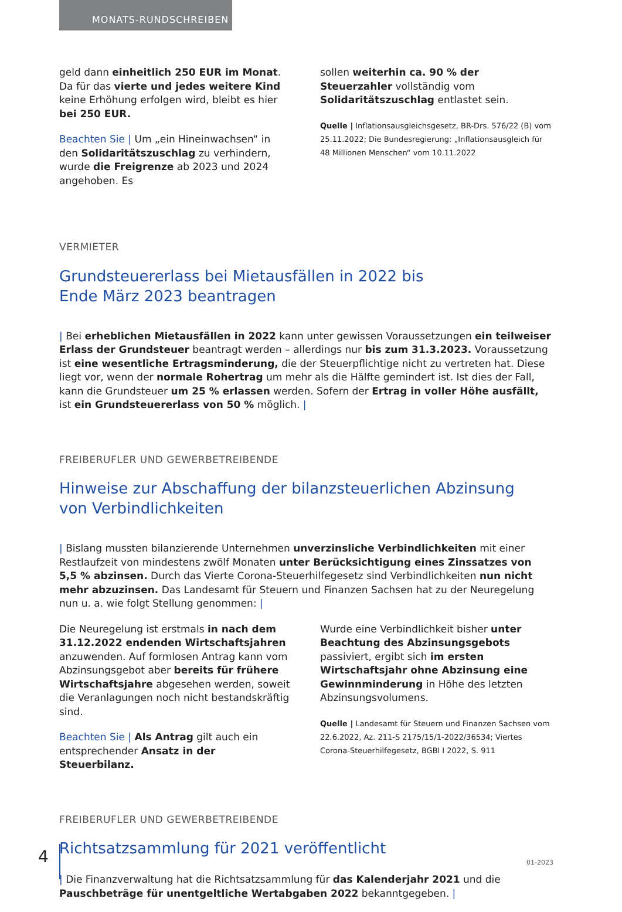MONATS-RUNDSCHREIBEN
geld dann einheitlich 250 EUR im Monat. Da für das vierte und jedes weitere Kind keine Erhöhung erfolgen wird, bleibt es hier bei 250 EUR.
Beachten Sie | Um „ein Hineinwachsen“ in den Solidaritätszuschlag zu verhindern, wurde die Freigrenze ab 2023 und 2024 angehoben. Es
sollen weiterhin ca. 90 % der Steuerzahler vollständig vom Solidaritätszuschlag entlastet sein.
Quelle | Inflationsausgleichsgesetz, BR-Drs. 576/22 (B) vom 25.11.2022; Die Bundesregierung: „Inflationsausgleich für 48 Millionen Menschen“ vom 10.11.2022
VERMIETER
Grundsteuererlass bei Mietausfällen in 2022 bis
Ende März 2023 beantragen
| Bei erheblichen Mietausfällen in 2022 kann unter gewissen Voraussetzungen ein teilweiser Erlass der Grundsteuer beantragt werden – allerdings nur bis zum 31.3.2023. Voraussetzung ist eine wesentliche Ertragsminderung, die der Steuerpflichtige nicht zu vertreten hat. Diese liegt vor, wenn der normale Rohertrag um mehr als die Hälfte gemindert ist. Ist dies der Fall, kann die Grundsteuer um 25 % erlassen werden. Sofern der Ertrag in voller Höhe ausfällt, ist ein Grundsteuererlass von 50 % möglich. |
FREIBERUFLER UND GEWERBETREIBENDE
Hinweise zur Abschaffung der bilanzsteuerlichen Abzinsung
von Verbindlichkeiten
| Bislang mussten bilanzierende Unternehmen unverzinsliche Verbindlichkeiten mit einer Restlaufzeit von mindestens zwölf Monaten unter Berücksichtigung eines Zinssatzes von 5,5 % abzinsen. Durch das Vierte Corona-Steuerhilfegesetz sind Verbindlichkeiten nun nicht mehr abzuzinsen. Das Landesamt für Steuern und Finanzen Sachsen hat zu der Neuregelung nun u. a. wie folgt Stellung genommen: |
Die Neuregelung ist erstmals in nach dem 31.12.2022 endenden Wirtschaftsjahren anzuwenden. Auf formlosen Antrag kann vom Abzinsungsgebot aber bereits für frühere Wirtschaftsjahre abgesehen werden, soweit die Veranlagungen noch nicht bestandskräftig sind.
Beachten Sie | Als Antrag gilt auch ein entsprechender Ansatz in der Steuerbilanz.
Wurde eine Verbindlichkeit bisher unter Beachtung des Abzinsungsgebots passiviert, ergibt sich im ersten Wirtschaftsjahr ohne Abzinsung eine Gewinnminderung in Höhe des letzten Abzinsungsvolumens.
Quelle | Landesamt für Steuern und Finanzen Sachsen vom 22.6.2022, Az. 211-S 2175/15/1-2022/36534; Viertes Corona-Steuerhilfegesetz, BGBl I 2022, S. 911
FREIBERUFLER UND GEWERBETREIBENDE
Richtsatzsammlung für 2021 veröffentlicht
| Die Finanzverwaltung hat die Richtsatzsammlung für das Kalenderjahr 2021 und die Pauschbeträge für unentgeltliche Wertabgaben 2022 bekanntgegeben. |
4 01-2023